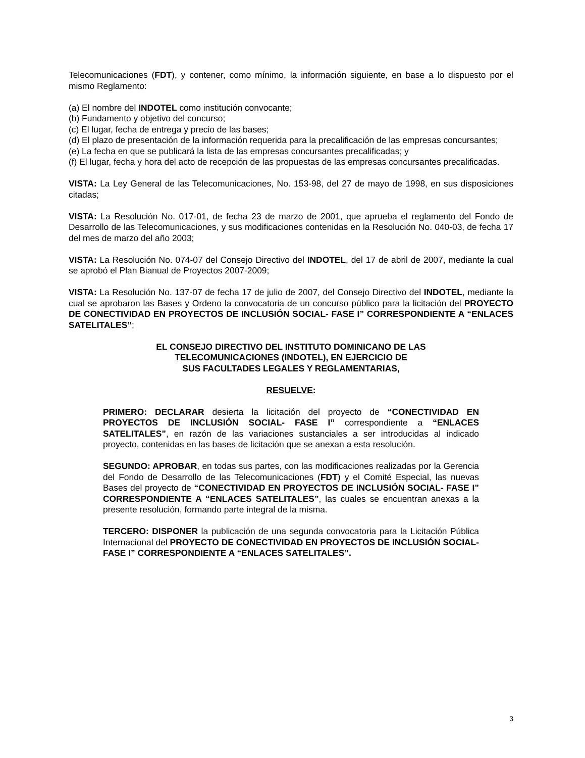Telecomunicaciones (FDT), y contener, como mínimo, la información siguiente, en base a lo dispuesto por el mismo Reglamento:
(a) El nombre del INDOTEL como institución convocante;
(b) Fundamento y objetivo del concurso;
(c) El lugar, fecha de entrega y precio de las bases;
(d) El plazo de presentación de la información requerida para la precalificación de las empresas concursantes;
(e) La fecha en que se publicará la lista de las empresas concursantes precalificadas; y
(f) El lugar, fecha y hora del acto de recepción de las propuestas de las empresas concursantes precalificadas.
VISTA: La Ley General de las Telecomunicaciones, No. 153-98, del 27 de mayo de 1998, en sus disposiciones citadas;
VISTA: La Resolución No. 017-01, de fecha 23 de marzo de 2001, que aprueba el reglamento del Fondo de Desarrollo de las Telecomunicaciones, y sus modificaciones contenidas en la Resolución No. 040-03, de fecha 17 del mes de marzo del año 2003;
VISTA: La Resolución No. 074-07 del Consejo Directivo del INDOTEL, del 17 de abril de 2007, mediante la cual se aprobó el Plan Bianual de Proyectos 2007-2009;
VISTA: La Resolución No. 137-07 de fecha 17 de julio de 2007, del Consejo Directivo del INDOTEL, mediante la cual se aprobaron las Bases y Ordeno la convocatoria de un concurso público para la licitación del PROYECTO DE CONECTIVIDAD EN PROYECTOS DE INCLUSIÓN SOCIAL- FASE I” CORRESPONDIENTE A “ENLACES SATELITALES”;
EL CONSEJO DIRECTIVO DEL INSTITUTO DOMINICANO DE LAS
TELECOMUNICACIONES (INDOTEL), EN EJERCICIO DE
SUS FACULTADES LEGALES Y REGLAMENTARIAS,
RESUELVE:
PRIMERO: DECLARAR desierta la licitación del proyecto de “CONECTIVIDAD EN PROYECTOS DE INCLUSIÓN SOCIAL- FASE I” correspondiente a “ENLACES SATELITALES”, en razón de las variaciones sustanciales a ser introducidas al indicado proyecto, contenidas en las bases de licitación que se anexan a esta resolución.
SEGUNDO: APROBAR, en todas sus partes, con las modificaciones realizadas por la Gerencia del Fondo de Desarrollo de las Telecomunicaciones (FDT) y el Comité Especial, las nuevas Bases del proyecto de “CONECTIVIDAD EN PROYECTOS DE INCLUSIÓN SOCIAL- FASE I” CORRESPONDIENTE A “ENLACES SATELITALES”, las cuales se encuentran anexas a la presente resolución, formando parte integral de la misma.
TERCERO: DISPONER la publicación de una segunda convocatoria para la Licitación Pública Internacional del PROYECTO DE CONECTIVIDAD EN PROYECTOS DE INCLUSIÓN SOCIAL- FASE I” CORRESPONDIENTE A “ENLACES SATELITALES”.
3